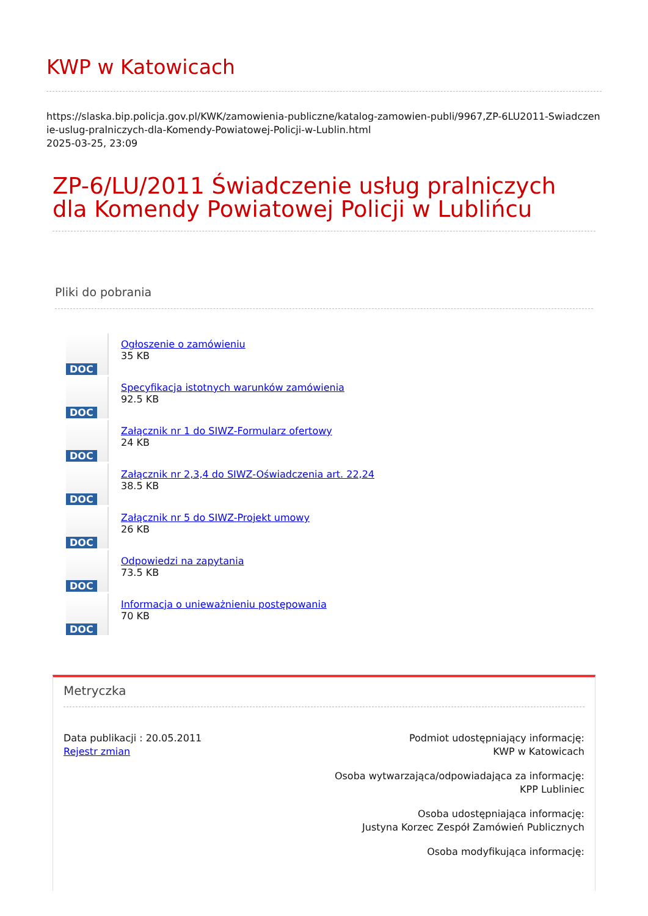KWP w Katowicach
https://slaska.bip.policja.gov.pl/KWK/zamowienia-publiczne/katalog-zamowien-publi/9967,ZP-6LU2011-Swiadczenie-uslug-pralniczych-dla-Komendy-Powiatowej-Policji-w-Lublin.html
2025-03-25, 23:09
ZP-6/LU/2011 Świadczenie usług pralniczych dla Komendy Powiatowej Policji w Lublińcu
Pliki do pobrania
DOC
Ogłoszenie o zamówieniu
35 KB
DOC
Specyfikacja istotnych warunków zamówienia
92.5 KB
DOC
Załącznik nr 1 do SIWZ-Formularz ofertowy
24 KB
DOC
Załącznik nr 2,3,4 do SIWZ-Oświadczenia art. 22,24
38.5 KB
DOC
Załącznik nr 5 do SIWZ-Projekt umowy
26 KB
DOC
Odpowiedzi na zapytania
73.5 KB
DOC
Informacja o unieważnieniu postępowania
70 KB
Metryczka
Data publikacji : 20.05.2011
Rejestr zmian
Podmiot udostępniający informację:
KWP w Katowicach
Osoba wytwarzająca/odpowiadająca za informację:
KPP Lubliniec
Osoba udostępniająca informację:
Justyna Korzec Zespół Zamówień Publicznych
Osoba modyfikująca informację: